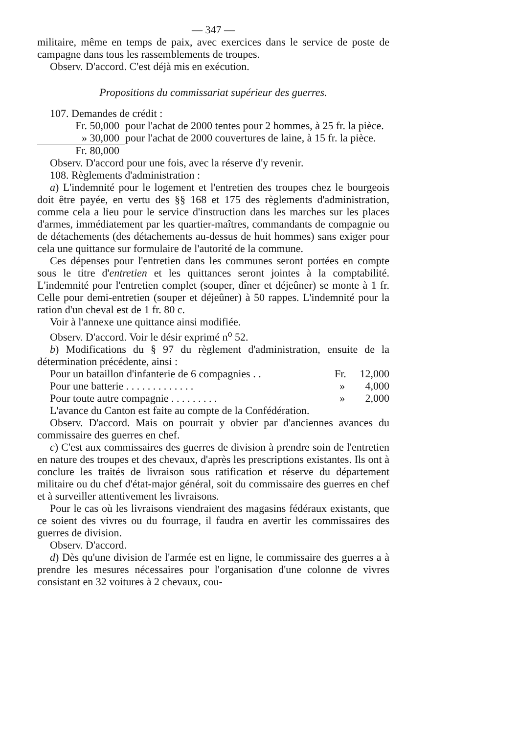— 347 —
militaire, même en temps de paix, avec exercices dans le service de poste de campagne dans tous les rassemblements de troupes.
Observ. D'accord. C'est déjà mis en exécution.
Propositions du commissariat supérieur des guerres.
107. Demandes de crédit :
| Fr. 50,000 | pour l'achat de 2000 tentes pour 2 hommes, à 25 fr. la pièce. |
| » 30,000 | pour l'achat de 2000 couvertures de laine, à 15 fr. la pièce. |
| Fr. 80,000 | |
Observ. D'accord pour une fois, avec la réserve d'y revenir.
108. Règlements d'administration :
a) L'indemnité pour le logement et l'entretien des troupes chez le bourgeois doit être payée, en vertu des §§ 168 et 175 des règlements d'administration, comme cela a lieu pour le service d'instruction dans les marches sur les places d'armes, immédiatement par les quartier-maîtres, commandants de compagnie ou de détachements (des détachements au-dessus de huit hommes) sans exiger pour cela une quittance sur formulaire de l'autorité de la commune.
Ces dépenses pour l'entretien dans les communes seront portées en compte sous le titre d'entretien et les quittances seront jointes à la comptabilité. L'indemnité pour l'entretien complet (souper, dîner et déjeûner) se monte à 1 fr. Celle pour demi-entretien (souper et déjeûner) à 50 rappes. L'indemnité pour la ration d'un cheval est de 1 fr. 80 c.
Voir à l'annexe une quittance ainsi modifiée.
Observ. D'accord. Voir le désir exprimé n<sup>o</sup> 52.
b) Modifications du § 97 du règlement d'administration, ensuite de la détermination précédente, ainsi :
| Pour un bataillon d'infanterie de 6 compagnies . . | Fr. | 12,000 |
| Pour une batterie . . . . . . . . . . . . . | » | 4,000 |
| Pour toute autre compagnie . . . . . . . . . | » | 2,000 |
L'avance du Canton est faite au compte de la Confédération.
Observ. D'accord. Mais on pourrait y obvier par d'anciennes avances du commissaire des guerres en chef.
c) C'est aux commissaires des guerres de division à prendre soin de l'entretien en nature des troupes et des chevaux, d'après les prescriptions existantes. Ils ont à conclure les traités de livraison sous ratification et réserve du département militaire ou du chef d'état-major général, soit du commissaire des guerres en chef et à surveiller attentivement les livraisons.
Pour le cas où les livraisons viendraient des magasins fédéraux existants, que ce soient des vivres ou du fourrage, il faudra en avertir les commissaires des guerres de division.
Observ. D'accord.
d) Dès qu'une division de l'armée est en ligne, le commissaire des guerres a à prendre les mesures nécessaires pour l'organisation d'une colonne de vivres consistant en 32 voitures à 2 chevaux, cou-